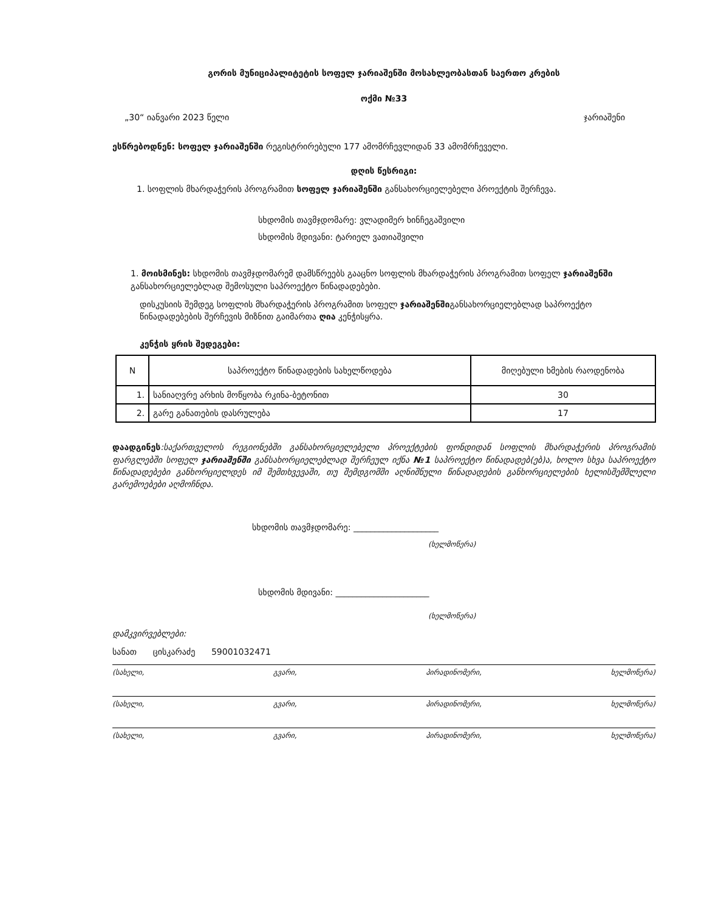გორის მუნიციპალიტეტის სოფელ ჯარიაშენში მოსახლეობასთან საერთო კრების
ოქმი №33
„30“ იანვარი 2023 წელი ჯარიაშენი
ესწრებოდნენ: სოფელ ჯარიაშენში რეგისტრირებული 177 ამომრჩევლიდან 33 ამომრჩეველი.
დღის წესრიგი:
1. სოფლის მხარდაჭერის პროგრამით სოფელ ჯარიაშენში განსახორციელებელი პროექტის შერჩევა.
სხდომის თავმჯდომარე: ვლადიმერ ხინჩეგაშვილი
სხდომის მდივანი: ტარიელ ვათიაშვილი
1. მოისმინეს: სხდომის თავმჯდომარემ დამსწრეებს გააცნო სოფლის მხარდაჭერის პროგრამით სოფელ ჯარიაშენში განსახორციელებლად შემოსული საპროექტო წინადადებები.
დისკუსიის შემდეგ სოფლის მხარდაჭერის პროგრამით სოფელ ჯარიაშენშიგანსახორციელებლად საპროექტო წინადადებების შერჩევის მიზნით გაიმართა ღია კენჭისყრა.
კენჭის ყრის შედეგები:
| N | საპროექტო წინადადების სახელწოდება | მიღებული ხმების რაოდენობა |
| --- | --- | --- |
| 1. | სანიაღვრე არხის მოწყობა რკინა-ბეტონით | 30 |
| 2. | გარე განათების დასრულება | 17 |
დაადგინეს:საქართველოს რეგიონებში განსახორციელებელი პროექტების ფონდიდან სოფლის მხარდაჭერის პროგრამის ფარგლებში სოფელ ჯარიაშენში განსახორციელებლად შერჩეულ იქნა №1 საპროექტო წინადადებ(ებ)ა, ხოლო სხვა საპროექტო წინადადებები განხორციელდეს იმ შემთხვევაში, თუ შემდგომში აღნიშნული წინადადების განხორციელების ხელისშემშლელი გარემოებები აღმოჩნდა.
სხდომის თავმჯდომარე: ____________________
(ხელმოწერა)
სხდომის მდივანი: ______________________
(ხელმოწერა)
დამკვირვებლები:
სანათ ცისკარაძე 59001032471
(სახელი, გვარი, პირადინომერი, ხელმოწერა)
(სახელი, გვარი, პირადინომერი, ხელმოწერა)
(სახელი, გვარი, პირადინომერი, ხელმოწერა)